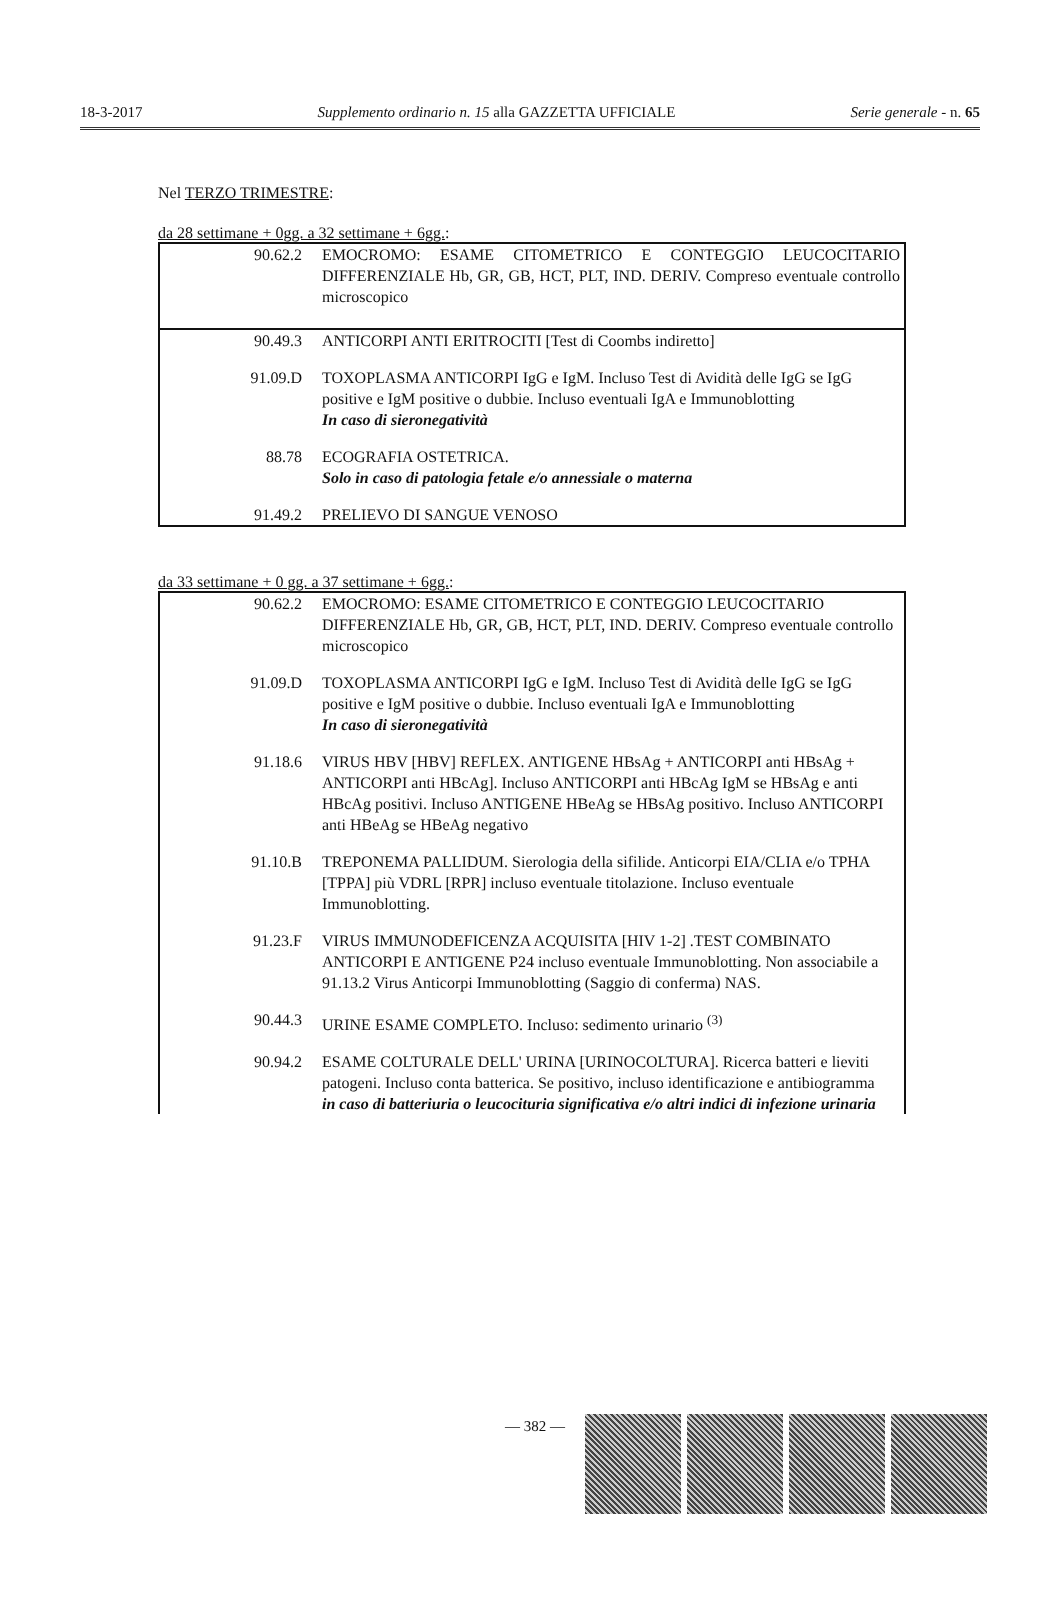18-3-2017 Supplemento ordinario n. 15 alla GAZZETTA UFFICIALE Serie generale - n. 65
Nel TERZO TRIMESTRE:
da 28 settimane + 0gg. a 32 settimane + 6gg.:
| 90.62.2 | EMOCROMO: ESAME CITOMETRICO E CONTEGGIO LEUCOCITARIO DIFFERENZIALE Hb, GR, GB, HCT, PLT, IND. DERIV. Compreso eventuale controllo microscopico |
| 90.49.3 | ANTICORPI ANTI ERITROCITI [Test di Coombs indiretto] |
| 91.09.D | TOXOPLASMA ANTICORPI IgG e IgM. Incluso Test di Avidità delle IgG se IgG positive e IgM positive o dubbie. Incluso eventuali IgA e Immunoblotting In caso di sieronegatività |
| 88.78 | ECOGRAFIA OSTETRICA. Solo in caso di patologia fetale e/o annessiale o materna |
| 91.49.2 | PRELIEVO DI SANGUE VENOSO |
da 33 settimane + 0 gg. a 37 settimane + 6gg.:
| 90.62.2 | EMOCROMO: ESAME CITOMETRICO E CONTEGGIO LEUCOCITARIO DIFFERENZIALE Hb, GR, GB, HCT, PLT, IND. DERIV. Compreso eventuale controllo microscopico |
| 91.09.D | TOXOPLASMA ANTICORPI IgG e IgM. Incluso Test di Avidità delle IgG se IgG positive e IgM positive o dubbie. Incluso eventuali IgA e Immunoblotting In caso di sieronegatività |
| 91.18.6 | VIRUS HBV [HBV] REFLEX. ANTIGENE HBsAg + ANTICORPI anti HBsAg + ANTICORPI anti HBcAg]. Incluso ANTICORPI anti HBcAg IgM se HBsAg e anti HBcAg positivi. Incluso ANTIGENE HBeAg se HBsAg positivo. Incluso ANTICORPI anti HBeAg se HBeAg negativo |
| 91.10.B | TREPONEMA PALLIDUM. Sierologia della sifilide. Anticorpi EIA/CLIA e/o TPHA [TPPA] più VDRL [RPR] incluso eventuale titolazione. Incluso eventuale Immunoblotting. |
| 91.23.F | VIRUS IMMUNODEFICENZA ACQUISITA [HIV 1-2] .TEST COMBINATO ANTICORPI E ANTIGENE P24 incluso eventuale Immunoblotting. Non associabile a 91.13.2 Virus Anticorpi Immunoblotting (Saggio di conferma) NAS. |
| 90.44.3 | URINE ESAME COMPLETO. Incluso: sedimento urinario <sup>(3)</sup> |
| 90.94.2 | ESAME COLTURALE DELL' URINA [URINOCOLTURA]. Ricerca batteri e lieviti patogeni. Incluso conta batterica. Se positivo, incluso identificazione e antibiogramma in caso di batteriuria o leucocituria significativa e/o altri indici di infezione urinaria |
— 382 —